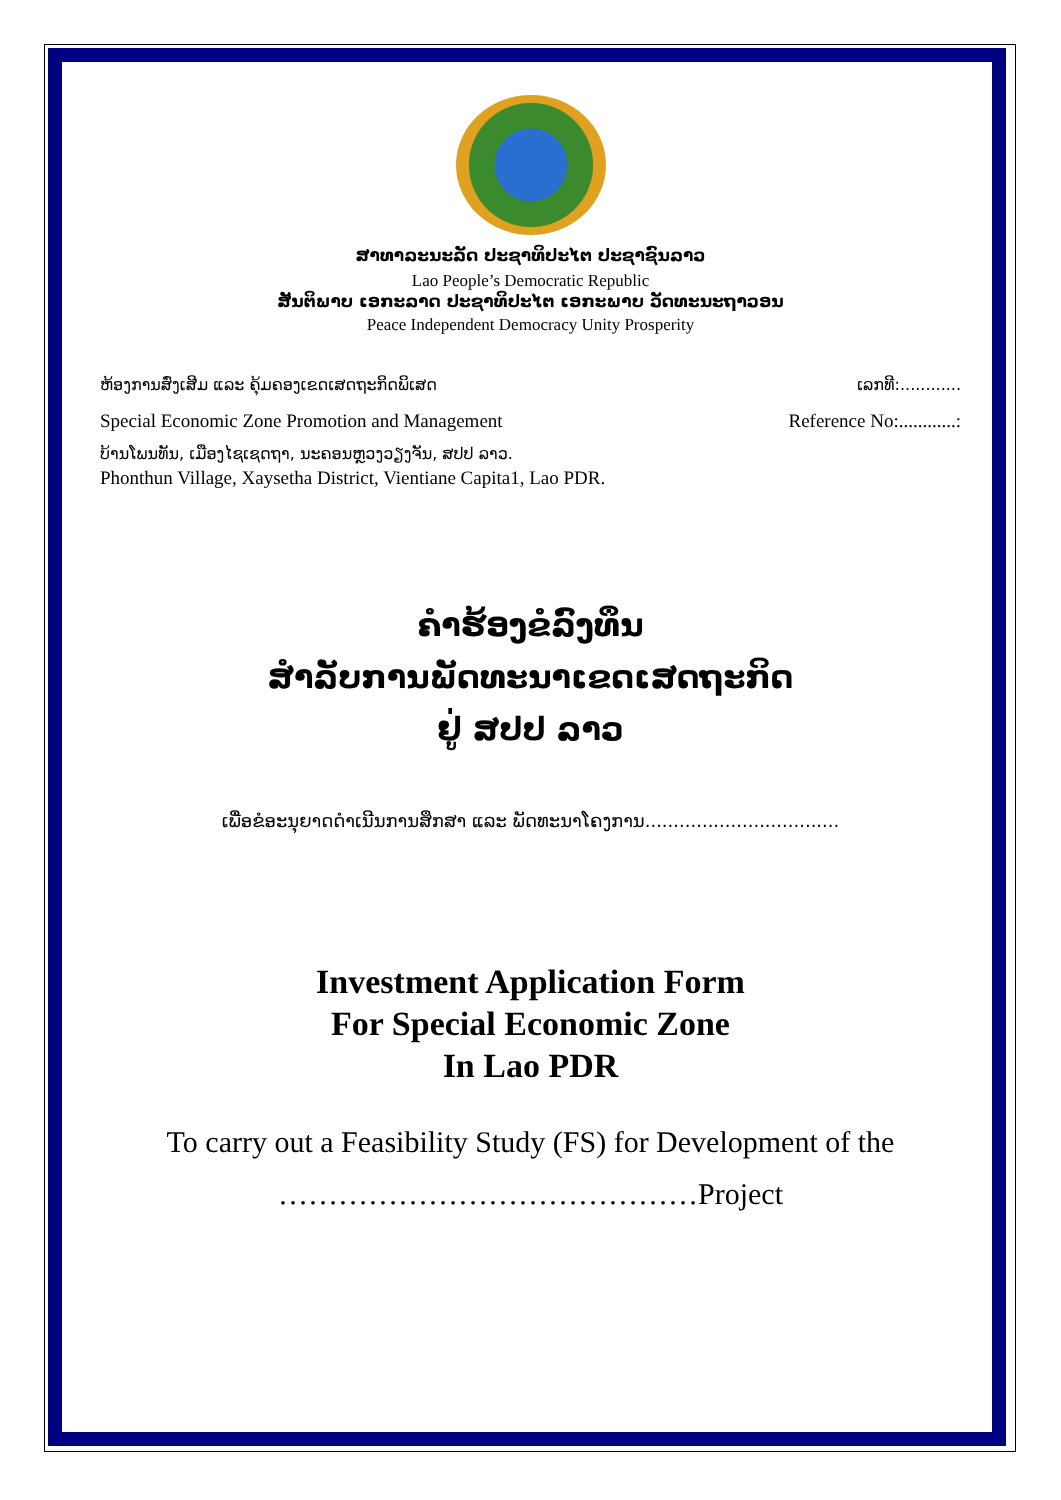ສາທາລະນະລັດ ປະຊາທິປະໄຕ ປະຊາຊົນລາວ
Lao People’s Democratic Republic
ສັນຕິພາບ ເອກະລາດ ປະຊາທິປະໄຕ ເອກະພາບ ວັດທະນະຖາວອນ
Peace Independent Democracy Unity Prosperity
ຫ້ອງການສົ່ງເສີມ ແລະ ຄຸ້ມຄອງເຂດເສດຖະກິດພິເສດ ເລກທີ:............
Special Economic Zone Promotion and Management Reference No:............:
ບ້ານໂພນທັນ, ເມືອງໄຊເຊດຖາ, ນະຄອນຫຼວງວຽງຈັນ, ສປປ ລາວ.
Phonthun Village, Xaysetha District, Vientiane Capita1, Lao PDR.
ຄຳຮ້ອງຂໍລົງທຶນ
ສຳລັບການພັດທະນາເຂດເສດຖະກິດ
ຢູ່ ສປປ ລາວ
ເພື່ອຂໍອະນຸຍາດດຳເນີນການສຶກສາ ແລະ ພັດທະນາໂຄງການ..................................
Investment Application Form
For Special Economic Zone
In Lao PDR
To carry out a Feasibility Study (FS) for Development of the
……………………………………Project